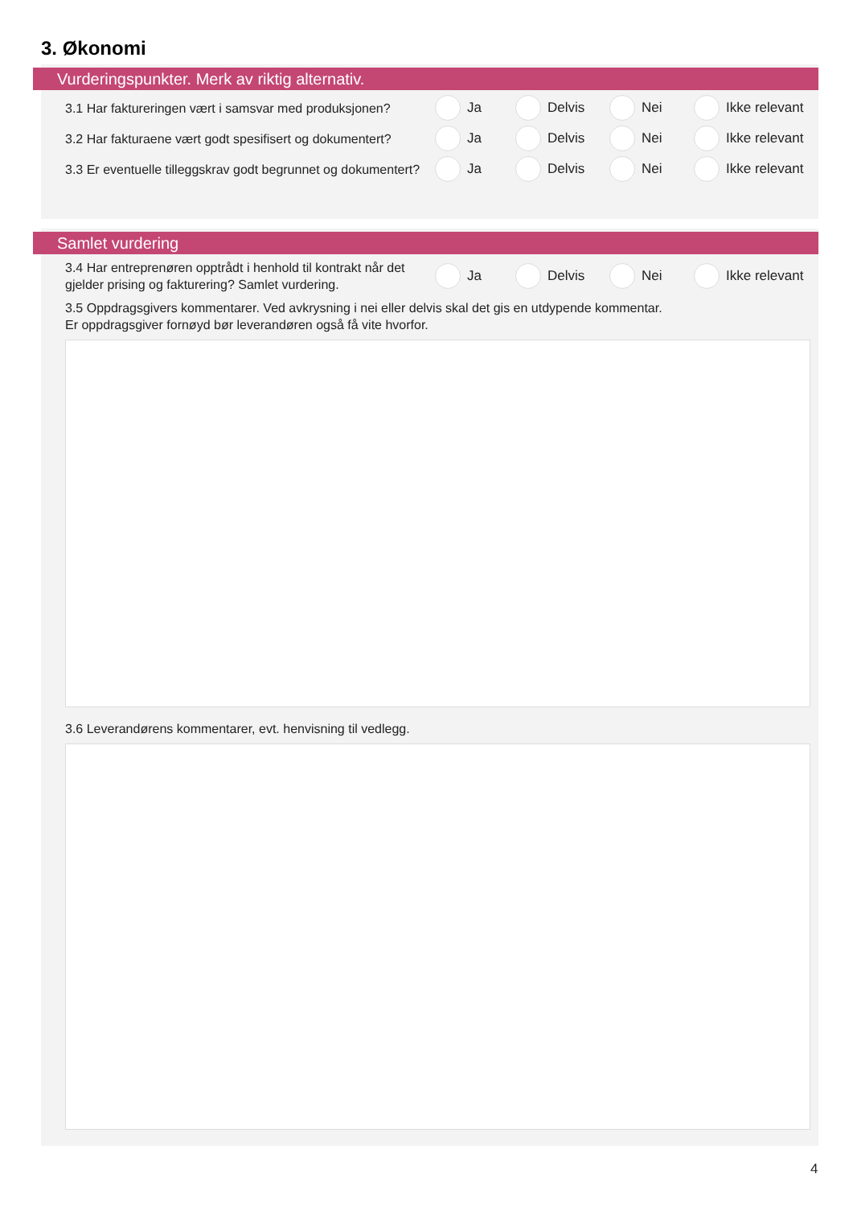3. Økonomi
Vurderingspunkter. Merk av riktig alternativ.
3.1 Har faktureringen vært i samsvar med produksjonen?
Ja Delvis Nei Ikke relevant
3.2 Har fakturaene vært godt spesifisert og dokumentert?
Ja Delvis Nei Ikke relevant
3.3 Er eventuelle tilleggskrav godt begrunnet og dokumentert?
Ja Delvis Nei Ikke relevant
Samlet vurdering
3.4 Har entreprenøren opptrådt i henhold til kontrakt når det gjelder prising og fakturering? Samlet vurdering.
Ja Delvis Nei Ikke relevant
3.5 Oppdragsgivers kommentarer. Ved avkrysning i nei eller delvis skal det gis en utdypende kommentar.
Er oppdragsgiver fornøyd bør leverandøren også få vite hvorfor.
3.6 Leverandørens kommentarer, evt. henvisning til vedlegg.
4